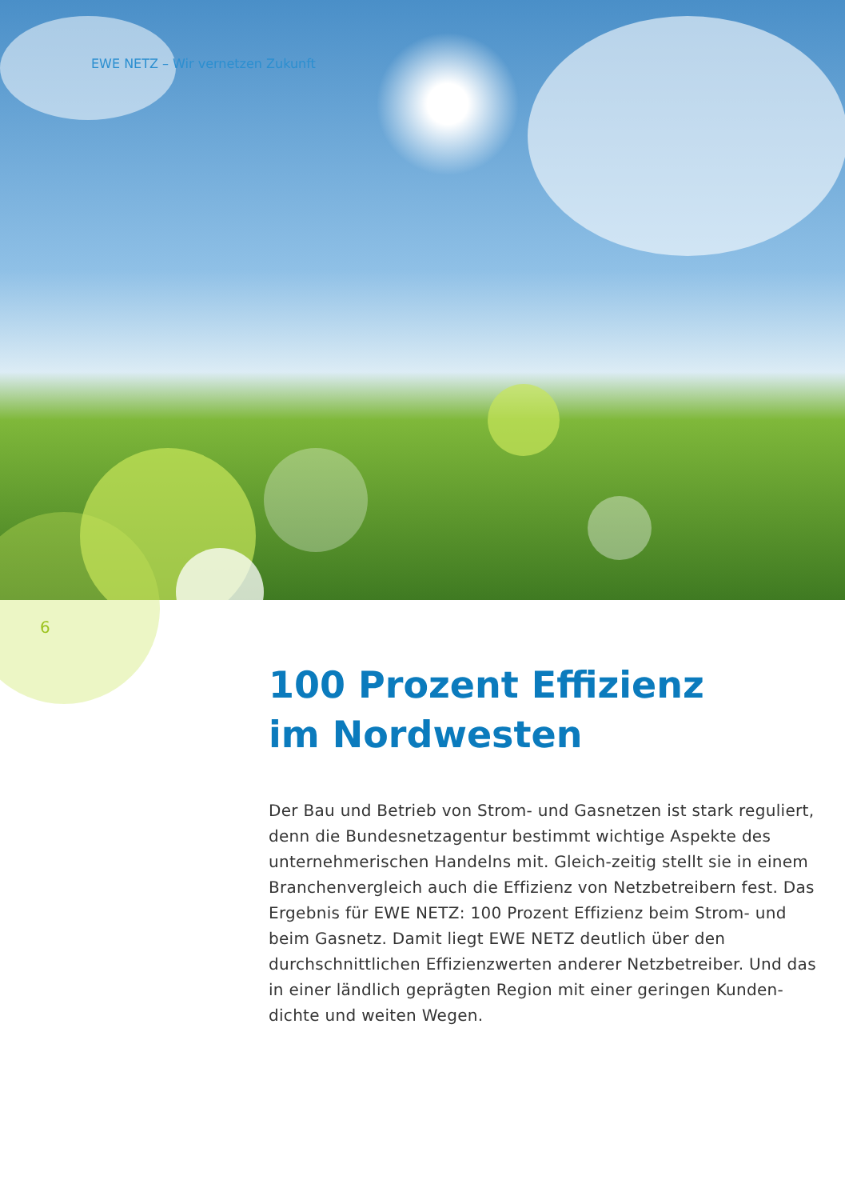EWE NETZ – Wir vernetzen Zukunft
6
100 Prozent Effizienz
im Nordwesten
Der Bau und Betrieb von Strom- und Gasnetzen ist stark reguliert, denn die Bundesnetzagentur bestimmt wichtige Aspekte des unternehmerischen Handelns mit. Gleich-zeitig stellt sie in einem Branchenvergleich auch die Effizienz von Netzbetreibern fest. Das Ergebnis für EWE NETZ: 100 Prozent Effizienz beim Strom- und beim Gasnetz. Damit liegt EWE NETZ deutlich über den durchschnittlichen Effizienzwerten anderer Netzbetreiber. Und das in einer ländlich geprägten Region mit einer geringen Kunden-dichte und weiten Wegen.